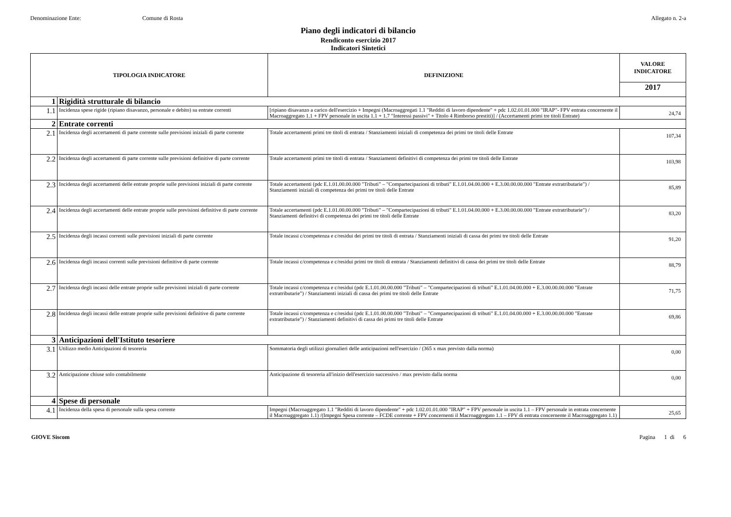Denominazione Ente: Comune di Rosta Allegato n. 2-a
Piano degli indicatori di bilancio
Rendiconto esercizio 2017
Indicatori Sintetici
| TIPOLOGIA INDICATORE | | DEFINIZIONE | VALORE INDICATORE |
| --- | --- | --- | --- |
| | | | 2017 |
| 1 | Rigidità strutturale di bilancio | | |
| 1.1 | Incidenza spese rigide (ripiano disavanzo, personale e debito) su entrate correnti | [ripiano disavanzo a carico dell'esercizio + Impegni (Macroaggregati 1.1 "Redditi di lavoro dipendente" + pdc 1.02.01.01.000 "IRAP"- FPV entrata concernente il Macroaggregato 1.1 + FPV personale in uscita 1.1 + 1.7 "Interessi passivi" + Titolo 4 Rimborso prestiti)] / (Accertamenti primi tre titoli Entrate) | 24,74 |
| 2 | Entrate correnti | | |
| 2.1 | Incidenza degli accertamenti di parte corrente sulle previsioni iniziali di parte corrente | Totale accertamenti primi tre titoli di entrata / Stanziamenti iniziali di competenza dei primi tre titoli delle Entrate | 107,34 |
| 2.2 | Incidenza degli accertamenti di parte corrente sulle previsioni definitive di parte corrente | Totale accertamenti primi tre titoli di entrata / Stanziamenti definitivi di competenza dei primi tre titoli delle Entrate | 103,98 |
| 2.3 | Incidenza degli accertamenti delle entrate proprie sulle previsioni iniziali di parte corrente | Totale accertamenti (pdc E.1.01.00.00.000 "Tributi" – "Compartecipazioni di tributi" E.1.01.04.00.000 + E.3.00.00.00.000 "Entrate extratributarie") / Stanziamenti iniziali di competenza dei primi tre titoli delle Entrate | 85,89 |
| 2.4 | Incidenza degli accertamenti delle entrate proprie sulle previsioni definitive di parte corrente | Totale accertamenti (pdc E.1.01.00.00.000 "Tributi" – "Compartecipazioni di tributi" E.1.01.04.00.000 + E.3.00.00.00.000 "Entrate extratributarie") / Stanziamenti definitivi di competenza dei primi tre titoli delle Entrate | 83,20 |
| 2.5 | Incidenza degli incassi correnti sulle previsioni iniziali di parte corrente | Totale incassi c/competenza e c/residui dei primi tre titoli di entrata / Stanziamenti iniziali di cassa dei primi tre titoli delle Entrate | 91,20 |
| 2.6 | Incidenza degli incassi correnti sulle previsioni definitive di parte corrente | Totale incassi c/competenza e c/residui primi tre titoli di entrata / Stanziamenti definitivi di cassa dei primi tre titoli delle Entrate | 88,79 |
| 2.7 | Incidenza degli incassi delle entrate proprie sulle previsioni iniziali di parte corrente | Totale incassi c/competenza e c/residui (pdc E.1.01.00.00.000 "Tributi" – "Compartecipazioni di tributi" E.1.01.04.00.000 + E.3.00.00.00.000 "Entrate extratributarie") / Stanziamenti iniziali di cassa dei primi tre titoli delle Entrate | 71,75 |
| 2.8 | Incidenza degli incassi delle entrate proprie sulle previsioni definitive di parte corrente | Totale incassi c/competenza e c/residui (pdc E.1.01.00.00.000 "Tributi" – "Compartecipazioni di tributi" E.1.01.04.00.000 + E.3.00.00.00.000 "Entrate extratributarie") / Stanziamenti definitivi di cassa dei primi tre titoli delle Entrate | 69,86 |
| 3 | Anticipazioni dell'Istituto tesoriere | | |
| 3.1 | Utilizzo medio Anticipazioni di tesoreria | Sommatoria degli utilizzi giornalieri delle anticipazioni nell'esercizio / (365 x max previsto dalla norma) | 0,00 |
| 3.2 | Anticipazione chiuse solo contabilmente | Anticipazione di tesoreria all'inizio dell'esercizio successivo / max previsto dalla norma | 0,00 |
| 4 | Spese di personale | | |
| 4.1 | Incidenza della spesa di personale sulla spesa corrente | Impegni (Macroaggregato 1.1 "Redditi di lavoro dipendente" + pdc 1.02.01.01.000 "IRAP" + FPV personale in uscita 1.1 – FPV personale in entrata concernente il Macroaggregato 1.1) /(Impegni Spesa corrente – FCDE corrente + FPV concernenti il Macroaggregato 1.1 – FPV di entrata concernente il Macroaggregato 1.1) | 25,65 |
GIOVE Siscom Pagina 1 di 6